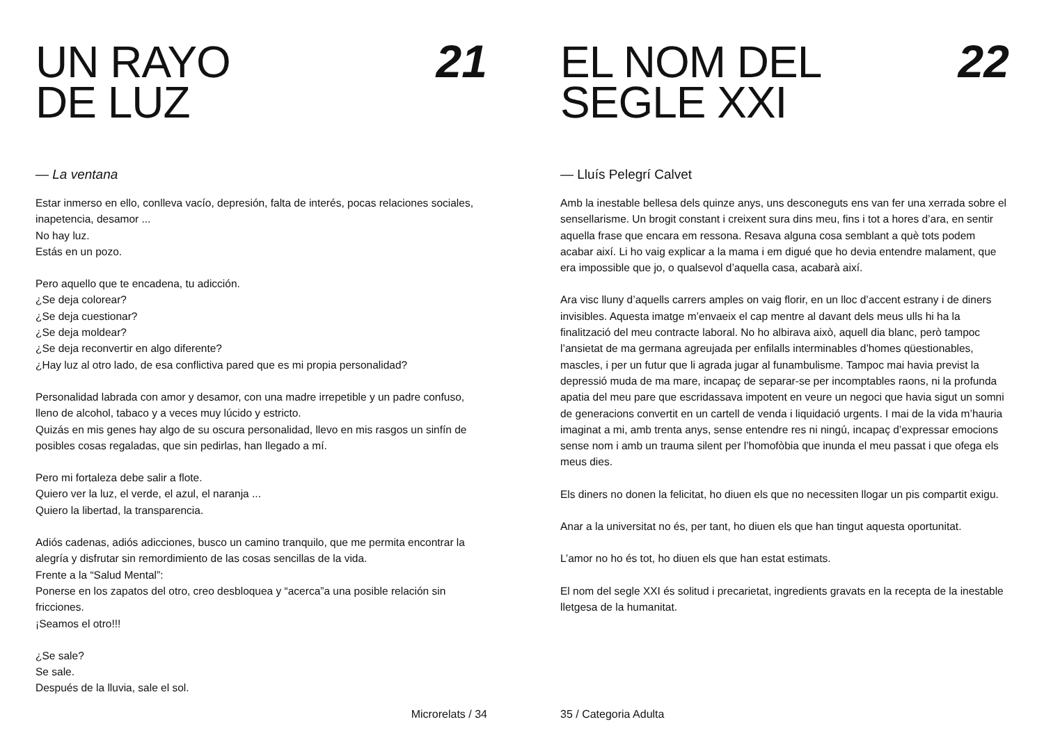UN RAYO
DE LUZ
21
— La ventana
Estar inmerso en ello, conlleva vacío, depresión, falta de interés, pocas relaciones sociales, inapetencia, desamor ...
No hay luz.
Estás en un pozo.
Pero aquello que te encadena, tu adicción.
¿Se deja colorear?
¿Se deja cuestionar?
¿Se deja moldear?
¿Se deja reconvertir en algo diferente?
¿Hay luz al otro lado, de esa conflictiva pared que es mi propia personalidad?
Personalidad labrada con amor y desamor, con una madre irrepetible y un padre confuso, lleno de alcohol, tabaco y a veces muy lúcido y estricto.
Quizás en mis genes hay algo de su oscura personalidad, llevo en mis rasgos un sinfín de posibles cosas regaladas, que sin pedirlas, han llegado a mí.
Pero mi fortaleza debe salir a flote.
Quiero ver la luz, el verde, el azul, el naranja ...
Quiero la libertad, la transparencia.
Adiós cadenas, adiós adicciones, busco un camino tranquilo, que me permita encontrar la alegría y disfrutar sin remordimiento de las cosas sencillas de la vida.
Frente a la “Salud Mental”:
Ponerse en los zapatos del otro, creo desbloquea y “acerca”a una posible relación sin fricciones.
¡Seamos el otro!!!
¿Se sale?
Se sale.
Después de la lluvia, sale el sol.
Microrelats / 34
EL NOM DEL
SEGLE XXI
22
— Lluís Pelegrí Calvet
Amb la inestable bellesa dels quinze anys, uns desconeguts ens van fer una xerrada sobre el sensellarisme. Un brogit constant i creixent sura dins meu, fins i tot a hores d’ara, en sentir aquella frase que encara em ressona. Resava alguna cosa semblant a què tots podem acabar així. Li ho vaig explicar a la mama i em digué que ho devia entendre malament, que era impossible que jo, o qualsevol d’aquella casa, acabarà així.
Ara visc lluny d’aquells carrers amples on vaig florir, en un lloc d’accent estrany i de diners invisibles. Aquesta imatge m’envaeix el cap mentre al davant dels meus ulls hi ha la finalització del meu contracte laboral. No ho albirava això, aquell dia blanc, però tampoc l’ansietat de ma germana agreujada per enfilalls interminables d’homes qüestionables, mascles, i per un futur que li agrada jugar al funambulisme. Tampoc mai havia previst la depressió muda de ma mare, incapaç de separar-se per incomptables raons, ni la profunda apatia del meu pare que escridassava impotent en veure un negoci que havia sigut un somni de generacions convertit en un cartell de venda i liquidació urgents. I mai de la vida m’hauria imaginat a mi, amb trenta anys, sense entendre res ni ningú, incapaç d’expressar emocions sense nom i amb un trauma silent per l’homofòbia que inunda el meu passat i que ofega els meus dies.
Els diners no donen la felicitat, ho diuen els que no necessiten llogar un pis compartit exigu.
Anar a la universitat no és, per tant, ho diuen els que han tingut aquesta oportunitat.
L’amor no ho és tot, ho diuen els que han estat estimats.
El nom del segle XXI és solitud i precarietat, ingredients gravats en la recepta de la inestable lletgesa de la humanitat.
35 / Categoria Adulta